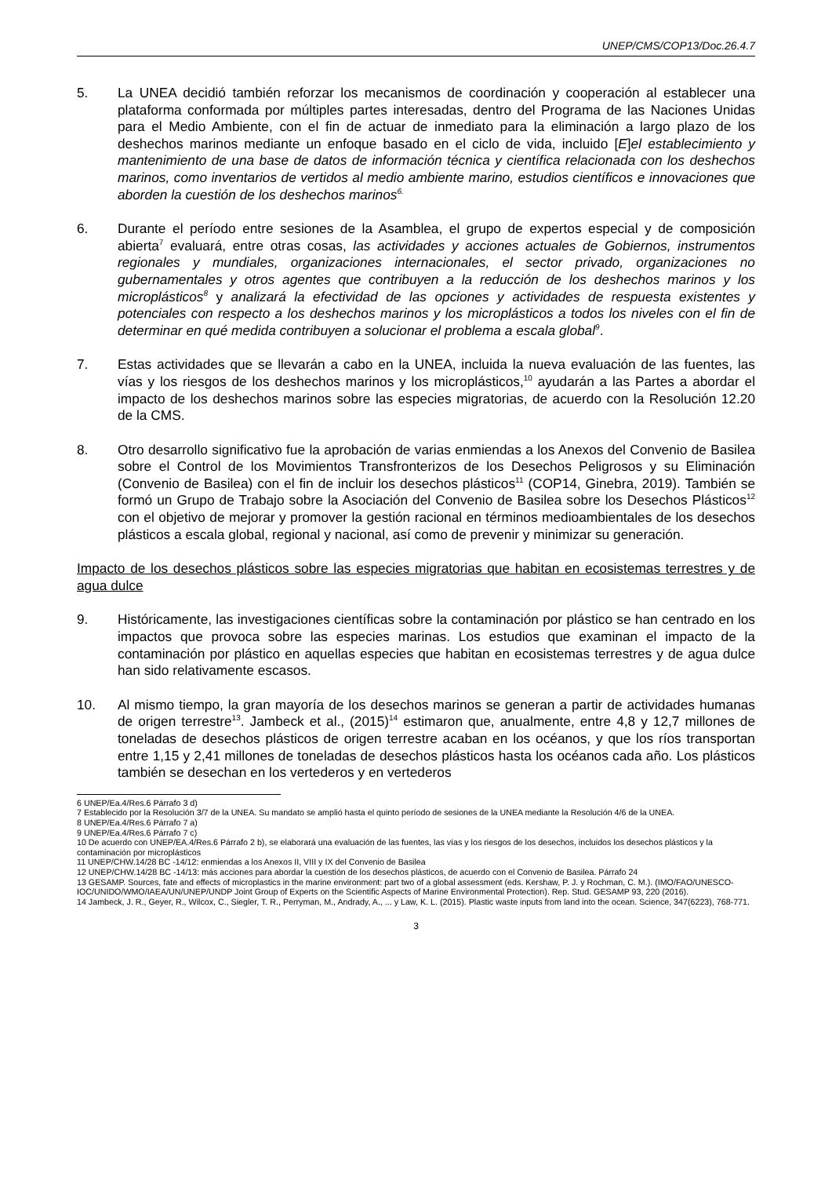UNEP/CMS/COP13/Doc.26.4.7
5. La UNEA decidió también reforzar los mecanismos de coordinación y cooperación al establecer una plataforma conformada por múltiples partes interesadas, dentro del Programa de las Naciones Unidas para el Medio Ambiente, con el fin de actuar de inmediato para la eliminación a largo plazo de los deshechos marinos mediante un enfoque basado en el ciclo de vida, incluido [E]el establecimiento y mantenimiento de una base de datos de información técnica y científica relacionada con los deshechos marinos, como inventarios de vertidos al medio ambiente marino, estudios científicos e innovaciones que aborden la cuestión de los deshechos marinos<sup>6.</sup>
6. Durante el período entre sesiones de la Asamblea, el grupo de expertos especial y de composición abierta<sup>7</sup> evaluará, entre otras cosas, las actividades y acciones actuales de Gobiernos, instrumentos regionales y mundiales, organizaciones internacionales, el sector privado, organizaciones no gubernamentales y otros agentes que contribuyen a la reducción de los deshechos marinos y los microplásticos<sup>8</sup> y analizará la efectividad de las opciones y actividades de respuesta existentes y potenciales con respecto a los deshechos marinos y los microplásticos a todos los niveles con el fin de determinar en qué medida contribuyen a solucionar el problema a escala global<sup>9</sup>.
7. Estas actividades que se llevarán a cabo en la UNEA, incluida la nueva evaluación de las fuentes, las vías y los riesgos de los deshechos marinos y los microplásticos,<sup>10</sup> ayudarán a las Partes a abordar el impacto de los deshechos marinos sobre las especies migratorias, de acuerdo con la Resolución 12.20 de la CMS.
8. Otro desarrollo significativo fue la aprobación de varias enmiendas a los Anexos del Convenio de Basilea sobre el Control de los Movimientos Transfronterizos de los Desechos Peligrosos y su Eliminación (Convenio de Basilea) con el fin de incluir los desechos plásticos<sup>11</sup> (COP14, Ginebra, 2019). También se formó un Grupo de Trabajo sobre la Asociación del Convenio de Basilea sobre los Desechos Plásticos<sup>12</sup> con el objetivo de mejorar y promover la gestión racional en términos medioambientales de los desechos plásticos a escala global, regional y nacional, así como de prevenir y minimizar su generación.
Impacto de los desechos plásticos sobre las especies migratorias que habitan en ecosistemas terrestres y de agua dulce
9. Históricamente, las investigaciones científicas sobre la contaminación por plástico se han centrado en los impactos que provoca sobre las especies marinas. Los estudios que examinan el impacto de la contaminación por plástico en aquellas especies que habitan en ecosistemas terrestres y de agua dulce han sido relativamente escasos.
10. Al mismo tiempo, la gran mayoría de los desechos marinos se generan a partir de actividades humanas de origen terrestre<sup>13</sup>. Jambeck et al., (2015)<sup>14</sup> estimaron que, anualmente, entre 4,8 y 12,7 millones de toneladas de desechos plásticos de origen terrestre acaban en los océanos, y que los ríos transportan entre 1,15 y 2,41 millones de toneladas de desechos plásticos hasta los océanos cada año. Los plásticos también se desechan en los vertederos y en vertederos
6 UNEP/Ea.4/Res.6 Párrafo 3 d)
7 Establecido por la Resolución 3/7 de la UNEA. Su mandato se amplió hasta el quinto período de sesiones de la UNEA mediante la Resolución 4/6 de la UNEA.
8 UNEP/Ea.4/Res.6 Párrafo 7 a)
9 UNEP/Ea.4/Res.6 Párrafo 7 c)
10 De acuerdo con UNEP/EA.4/Res.6 Párrafo 2 b), se elaborará una evaluación de las fuentes, las vías y los riesgos de los desechos, incluidos los desechos plásticos y la contaminación por microplásticos
11 UNEP/CHW.14/28 BC -14/12: enmiendas a los Anexos II, VIII y IX del Convenio de Basilea
12 UNEP/CHW.14/28 BC -14/13: más acciones para abordar la cuestión de los desechos plásticos, de acuerdo con el Convenio de Basilea. Párrafo 24
13 GESAMP. Sources, fate and effects of microplastics in the marine environment: part two of a global assessment (eds. Kershaw, P. J. y Rochman, C. M.). (IMO/FAO/UNESCO-IOC/UNIDO/WMO/IAEA/UN/UNEP/UNDP Joint Group of Experts on the Scientific Aspects of Marine Environmental Protection). Rep. Stud. GESAMP 93, 220 (2016).
14 Jambeck, J. R., Geyer, R., Wilcox, C., Siegler, T. R., Perryman, M., Andrady, A., ... y Law, K. L. (2015). Plastic waste inputs from land into the ocean. Science, 347(6223), 768-771.
3